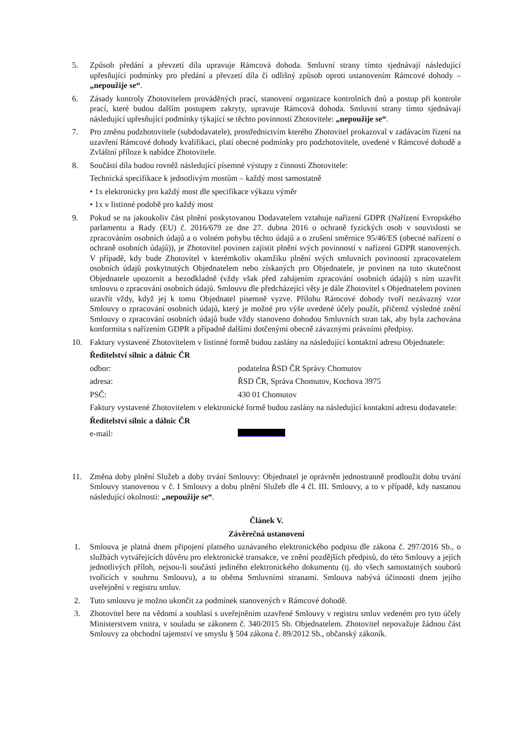5. Způsob předání a převzetí díla upravuje Rámcová dohoda. Smluvní strany tímto sjednávají následující upřesňující podmínky pro předání a převzetí díla či odlišný způsob oproti ustanovením Rámcové dohody – „nepoužije se“.
6. Zásady kontroly Zhotovitelem prováděných prací, stanovení organizace kontrolních dnů a postup při kontrole prací, které budou dalším postupem zakryty, upravuje Rámcová dohoda. Smluvní strany tímto sjednávají následující upřesňující podmínky týkající se těchto povinností Zhotovitele: „nepoužije se“.
7. Pro změnu podzhotovitele (subdodavatele), prostřednictvím kterého Zhotovitel prokazoval v zadávacím řízení na uzavření Rámcové dohody kvalifikaci, platí obecné podmínky pro podzhotovitele, uvedené v Rámcové dohodě a Zvláštní příloze k nabídce Zhotovitele.
8. Součástí díla budou rovněž následující písemné výstupy z činnosti Zhotovitele:
Technická specifikace k jednotlivým mostům – každý most samostatně
• 1x elektronicky pro každý most dle specifikace výkazu výměr
• 1x v listinné podobě pro každý most
9. Pokud se na jakoukoliv část plnění poskytovanou Dodavatelem vztahuje nařízení GDPR (Nařízení Evropského parlamentu a Rady (EU) č. 2016/679 ze dne 27. dubna 2016 o ochraně fyzických osob v souvislosti se zpracováním osobních údajů a o volném pohybu těchto údajů a o zrušení směrnice 95/46/ES (obecné nařízení o ochraně osobních údajů)), je Zhotovitel povinen zajistit plnění svých povinností v nařízení GDPR stanovených. V případě, kdy bude Zhotovitel v kterémkoliv okamžiku plnění svých smluvních povinností zpracovatelem osobních údajů poskytnutých Objednatelem nebo získaných pro Objednatele, je povinen na tuto skutečnost Objednatele upozornit a bezodkladně (vždy však před zahájením zpracování osobních údajů) s ním uzavřít smlouvu o zpracování osobních údajů. Smlouvu dle předcházející věty je dále Zhotovitel s Objednatelem povinen uzavřít vždy, když jej k tomu Objednatel písemně vyzve. Přílohu Rámcové dohody tvoří nezávazný vzor Smlouvy o zpracování osobních údajů, který je možné pro výše uvedené účely použít, přičemž výsledné znění Smlouvy o zpracování osobních údajů bude vždy stanoveno dohodou Smluvních stran tak, aby byla zachována konformita s nařízením GDPR a případně dalšími dotčenými obecně závaznými právními předpisy.
10. Faktury vystavené Zhotovitelem v listinné formě budou zaslány na následující kontaktní adresu Objednatele:
Ředitelství silnic a dálnic ČR
odbor: podatelna ŘSD ČR Správy Chomutov
adresa: ŘSD ČR, Správa Chomutov, Kochova 3975
PSČ: 430 01 Chomutov
Faktury vystavené Zhotovitelem v elektronické formě budou zaslány na následující kontaktní adresu dodavatele:
Ředitelství silnic a dálnic ČR
e-mail:
11. Změna doby plnění Služeb a doby trvání Smlouvy: Objednatel je oprávněn jednostranně prodloužit dobu trvání Smlouvy stanovenou v č. I Smlouvy a dobu plnění Služeb dle 4 čl. III. Smlouvy, a to v případě, kdy nastanou následující okolnosti: „nepoužije se“.
Článek V.
Závěrečná ustanovení
1. Smlouva je platná dnem připojení platného uznávaného elektronického podpisu dle zákona č. 297/2016 Sb., o službách vytvářejících důvěru pro elektronické transakce, ve znění pozdějších předpisů, do této Smlouvy a jejích jednotlivých příloh, nejsou-li součástí jediného elektronického dokumentu (tj. do všech samostatných souborů tvořících v souhrnu Smlouvu), a to oběma Smluvními stranami. Smlouva nabývá účinnosti dnem jejího uveřejnění v registru smluv.
2. Tuto smlouvu je možno ukončit za podmínek stanovených v Rámcové dohodě.
3. Zhotovitel bere na vědomí a souhlasí s uveřejněním uzavřené Smlouvy v registru smluv vedeném pro tyto účely Ministerstvem vnitra, v souladu se zákonem č. 340/2015 Sb. Objednatelem. Zhotovitel nepovažuje žádnou část Smlouvy za obchodní tajemství ve smyslu § 504 zákona č. 89/2012 Sb., občanský zákoník.